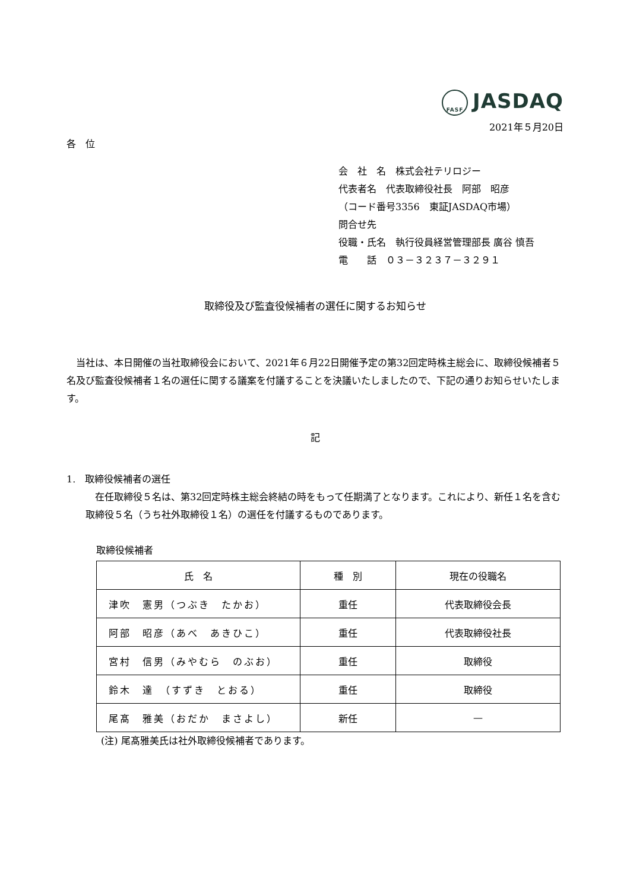FASF JASDAQ
2021年５月20日
各　位
会　社　名　株式会社テリロジー
代表者名　代表取締役社長　阿部　昭彦
（コード番号3356　東証JASDAQ市場）
問合せ先
役職・氏名　執行役員経営管理部長 廣谷 慎吾
電　　話　０３－３２３７－３２９１
取締役及び監査役候補者の選任に関するお知らせ
　当社は、本日開催の当社取締役会において、2021年６月22日開催予定の第32回定時株主総会に、取締役候補者５名及び監査役候補者１名の選任に関する議案を付議することを決議いたしましたので、下記の通りお知らせいたします。
記
1.　取締役候補者の選任
　在任取締役５名は、第32回定時株主総会終結の時をもって任期満了となります。これにより、新任１名を含む取締役５名（うち社外取締役１名）の選任を付議するものであります。
取締役候補者
| 氏 名 | 種 別 | 現在の役職名 |
| --- | --- | --- |
| 津吹 憲男（つぶき たかお） | 重任 | 代表取締役会長 |
| 阿部 昭彦（あべ あきひこ） | 重任 | 代表取締役社長 |
| 宮村 信男（みやむら のぶお） | 重任 | 取締役 |
| 鈴木 達 （すずき とおる） | 重任 | 取締役 |
| 尾髙 雅美（おだか まさよし） | 新任 | — |
(注) 尾髙雅美氏は社外取締役候補者であります。